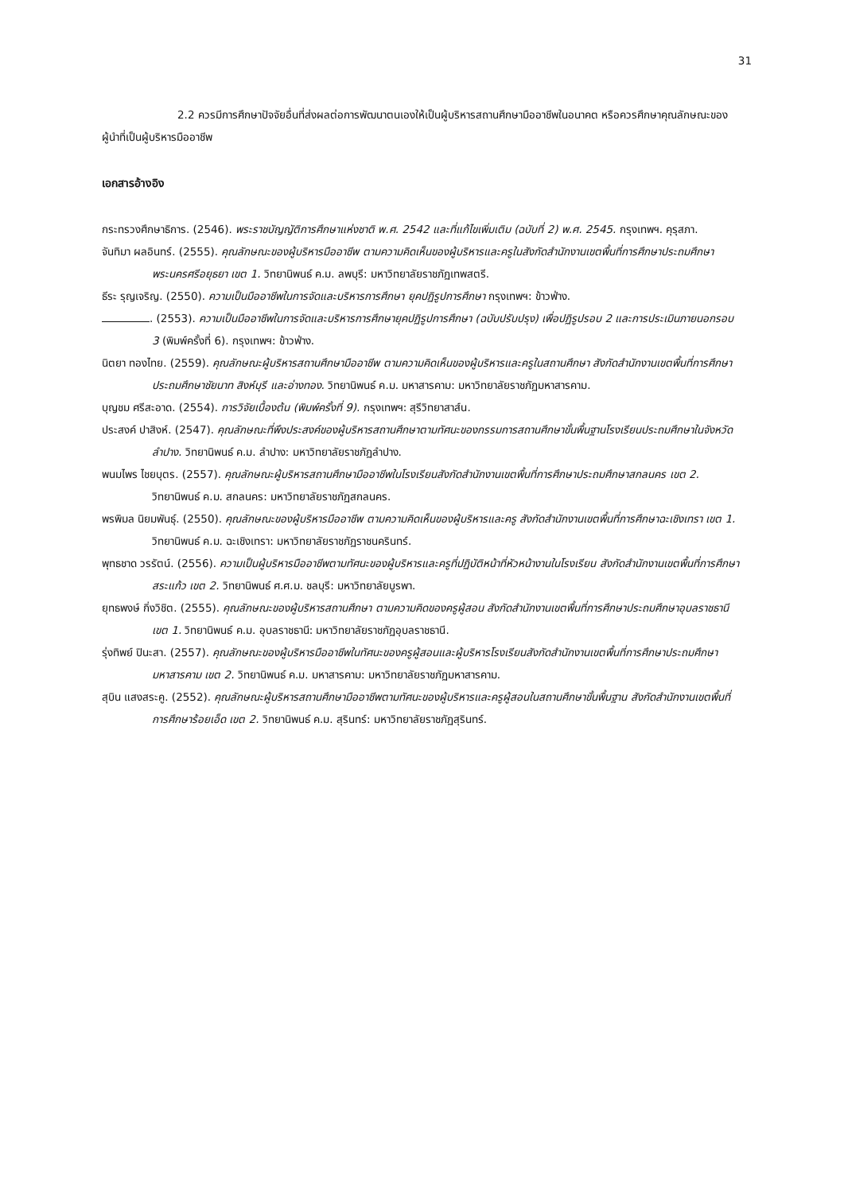31
2.2 ควรมีการศึกษาปัจจัยอื่นที่ส่งผลต่อการพัฒนาตนเองให้เป็นผู้บริหารสถานศึกษามืออาชีพในอนาคต หรือควรศึกษาคุณลักษณะของผู้นำที่เป็นผู้บริหารมืออาชีพ
เอกสารอ้างอิง
กระทรวงศึกษาธิการ. (2546). พระราชบัญญัติการศึกษาแห่งชาติ พ.ศ. 2542 และที่แก้ไขเพิ่มเติม (ฉบับที่ 2) พ.ศ. 2545. กรุงเทพฯ. คุรุสภา.
จันทิมา ผลอินทร์. (2555). คุณลักษณะของผู้บริหารมืออาชีพ ตามความคิดเห็นของผู้บริหารและครูในสังกัดสำนักงานเขตพื้นที่การศึกษาประถมศึกษาพระนครศรีอยุธยา เขต 1. วิทยานิพนธ์ ค.ม. ลพบุรี: มหาวิทยาลัยราชภัฏเทพสตรี.
ธีระ รุญเจริญ. (2550). ความเป็นมืออาชีพในการจัดและบริหารการศึกษา ยุคปฏิรูปการศึกษา กรุงเทพฯ: ข้าวฟ่าง.
. (2553). ความเป็นมืออาชีพในการจัดและบริหารการศึกษายุคปฏิรูปการศึกษา (ฉบับปรับปรุง) เพื่อปฏิรูปรอบ 2 และการประเมินภายนอกรอบ 3 (พิมพ์ครั้งที่ 6). กรุงเทพฯ: ข้าวฟ่าง.
นิตยา ทองไทย. (2559). คุณลักษณะผู้บริหารสถานศึกษามืออาชีพ ตามความคิดเห็นของผู้บริหารและครูในสถานศึกษา สังกัดสำนักงานเขตพื้นที่การศึกษาประถมศึกษาชัยนาท สิงห์บุรี และอ่างทอง. วิทยานิพนธ์ ค.ม. มหาสารคาม: มหาวิทยาลัยราชภัฏมหาสารคาม.
บุญชม ศรีสะอาด. (2554). การวิจัยเบื้องต้น (พิมพ์ครั้งที่ 9). กรุงเทพฯ: สุรีวิทยาสาส์น.
ประสงค์ ปาสิงห์. (2547). คุณลักษณะที่พึงประสงค์ของผู้บริหารสถานศึกษาตามทัศนะของกรรมการสถานศึกษาขั้นพื้นฐานโรงเรียนประถมศึกษาในจังหวัดลำปาง. วิทยานิพนธ์ ค.ม. ลำปาง: มหาวิทยาลัยราชภัฏลำปาง.
พนมไพร ไชยบุตร. (2557). คุณลักษณะผู้บริหารสถานศึกษามืออาชีพในโรงเรียนสังกัดสำนักงานเขตพื้นที่การศึกษาประถมศึกษาสกลนคร เขต 2. วิทยานิพนธ์ ค.ม. สกลนคร: มหาวิทยาลัยราชภัฏสกลนคร.
พรพิมล นิยมพันธุ์. (2550). คุณลักษณะของผู้บริหารมืออาชีพ ตามความคิดเห็นของผู้บริหารและครู สังกัดสำนักงานเขตพื้นที่การศึกษาฉะเชิงเทรา เขต 1. วิทยานิพนธ์ ค.ม. ฉะเชิงเทรา: มหาวิทยาลัยราชภัฏราชนครินทร์.
พุทธชาด วรรัตน์. (2556). ความเป็นผู้บริหารมืออาชีพตามทัศนะของผู้บริหารและครูที่ปฏิบัติหน้าที่หัวหน้างานในโรงเรียน สังกัดสำนักงานเขตพื้นที่การศึกษาสระแก้ว เขต 2. วิทยานิพนธ์ ศ.ศ.ม. ชลบุรี: มหาวิทยาลัยบูรพา.
ยุทธพงษ์ กิ่งวิชิต. (2555). คุณลักษณะของผู้บริหารสถานศึกษา ตามความคิดของครูผู้สอน สังกัดสำนักงานเขตพื้นที่การศึกษาประถมศึกษาอุบลราชธานี เขต 1. วิทยานิพนธ์ ค.ม. อุบลราชธานี: มหาวิทยาลัยราชภัฏอุบลราชธานี.
รุ่งทิพย์ ปินะสา. (2557). คุณลักษณะของผู้บริหารมืออาชีพในทัศนะของครูผู้สอนและผู้บริหารโรงเรียนสังกัดสำนักงานเขตพื้นที่การศึกษาประถมศึกษามหาสารคาม เขต 2. วิทยานิพนธ์ ค.ม. มหาสารคาม: มหาวิทยาลัยราชภัฏมหาสารคาม.
สุบิน แสงสระคู. (2552). คุณลักษณะผู้บริหารสถานศึกษามืออาชีพตามทัศนะของผู้บริหารและครูผู้สอนในสถานศึกษาขั้นพื้นฐาน สังกัดสำนักงานเขตพื้นที่การศึกษาร้อยเอ็ด เขต 2. วิทยานิพนธ์ ค.ม. สุรินทร์: มหาวิทยาลัยราชภัฏสุรินทร์.